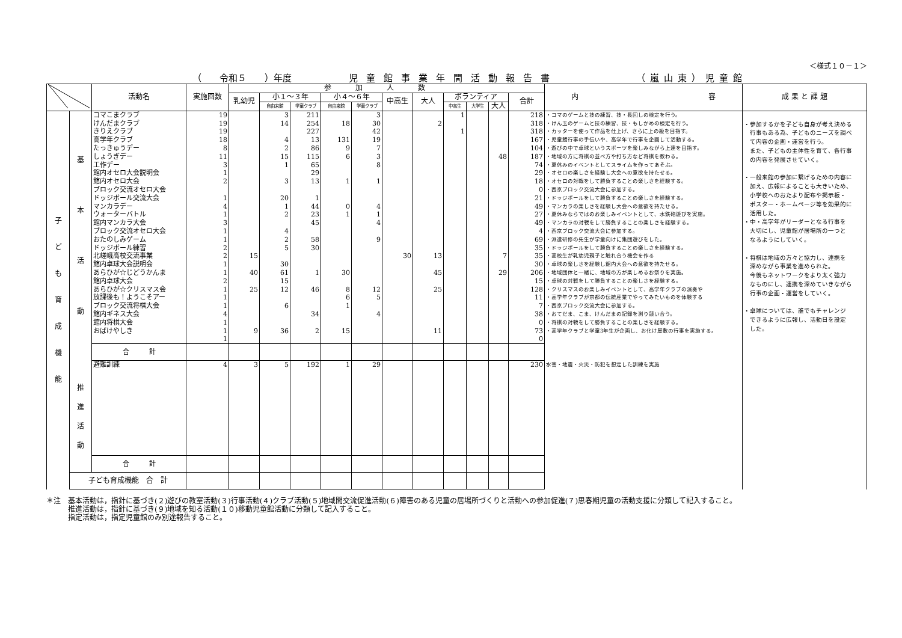＜様式１０－１＞
（　　令和５　　）年度 児童館事業年間活動報告書 （嵐山東）児童館
| | | 活動名 | 実施回数 | 参加人数 | | | | | | | | | | | 内 容 | 成 果 と 課 題 |
| --- | --- | --- | --- | --- | --- | --- | --- | --- | --- | --- | --- | --- | --- | --- | --- | --- |
| | | | | 乳幼児 | 小１～３年 | | 小４～６年 | | 中高生 | 大人 | ボランティア | | | 合計 | | |
| | | | | | 自由来館 | 学童クラブ | 自由来館 | 学童クラブ | | | 中高生 | 大学生 | 大人 | | | |
| 子 ど も 育 成 機 能 | 基 本 活 動 | コマこまクラブ | 19 | | 3 | 211 | | 3 | | | 1 | | | 218 | ・コマのゲームと技の練習、技・長回しの検定を行う。 | ・参加するかを子ども自身が考え決める 行事もある為、子どものニーズを調べ て内容の企画・運営を行う。 また、子どもの主体性を育て、各行事 の内容を発展させていく。 ・一般来館の参加に繋げるための内容に 加え、広報によることも大きいため、 小学校へのおたより配布や掲示板・ ポスター・ホームページ等を効果的に 活用した。 ・中・高学年がリーダーとなる行事を 大切にし、児童館が居場所の一つと なるようにしていく。 ・将棋は地域の方々と協力し、連携を 深めながら事業を進められた。 今後もネットワークをより太く強力 なものにし、連携を深めていきながら 行事の企画・運営をしていく。 ・卓球については、誰でもチャレンジ できるように広報し、活動日を設定 した。 |
| | | けんだまクラブ | 19 | | 14 | 254 | 18 | 30 | | 2 | | | | 318 | ・けん玉のゲームと技の練習、技・もしかめの検定を行う。 | |
| | | きりえクラブ | 19 | | | 227 | | 42 | | | 1 | | | 318 | ・カッターを使って作品を仕上げ、さらに上の級を目指す。 | |
| | | 高学年クラブ | 18 | | 4 | 13 | 131 | 19 | | | | | | 167 | ・児童館行事の手伝いや、高学年で行事を企画して活動する。 | |
| | | たっきゅうデー | 8 | | 2 | 86 | 9 | 7 | | | | | | 104 | ・遊びの中で卓球というスポーツを楽しみながら上達を目指す。 | |
| | | しょうぎデー | 11 | | 15 | 115 | 6 | 3 | | | | | 48 | 187 | ・地域の方に将棋の並べ方や打ち方など将棋を教わる。 | |
| | | 工作デー | 3 | | 1 | 65 | | 8 | | | | | | 74 | ・夏休みのイベントとしてスライムを作ってあそぶ。 | |
| | | 館内オセロ大会説明会 | 1 | | | 29 | | | | | | | | 29 | ・オセロの楽しさを経験し大会への意欲を持たせる。 | |
| | | 館内オセロ大会 | 2 | | 3 | 13 | 1 | 1 | | | | | | 18 | ・オセロの対戦をして勝負することの楽しさを経験する。 | |
| | | ブロック交流オセロ大会 | | | | | | | | | | | | 0 | ・西京ブロック交流大会に参加する。 | |
| | | ドッジボール交流大会 | 1 | | 20 | 1 | | | | | | | | 21 | ・ドッジボールをして勝負することの楽しさを経験する。 | |
| | | マンカラデー | 4 | | 1 | 44 | 0 | 4 | | | | | | 49 | ・マンカラの楽しさを経験し大会への意欲を持たせる。 | |
| | | ウォーターバトル | 1 | | 2 | 23 | 1 | 1 | | | | | | 27 | ・夏休みならではのお楽しみイベントとして、水鉄砲遊びを実施。 | |
| | | 館内マンカラ大会 | 3 | | | 45 | | 4 | | | | | | 49 | ・マンカラの対戦をして勝負することの楽しさを経験する。 | |
| | | ブロック交流オセロ大会 | 1 | | 4 | | | | | | | | | 4 | ・西京ブロック交流大会に参加する。 | |
| | | おたのしみゲーム | 1 | | 2 | 58 | | 9 | | | | | | 69 | ・派遣研修の先生が学童向けに集団遊びをした。 | |
| | | ドッジボール練習 | 2 | | 5 | 30 | | | | | | | | 35 | ・ドッジボールをして勝負することの楽しさを経験する。 | |
| | | 北嵯峨高校交流事業 | 2 | 15 | | | | | 30 | 13 | | | 7 | 35 | ・高校生が乳幼児親子と触れ合う機会を作る | |
| | | 館内卓球大会説明会 | 1 | | 30 | | | | | | | | | 30 | ・卓球の楽しさを経験し館内大会への意欲を持たせる。 | |
| | | あらひが☆じどうかんま | 1 | 40 | 61 | 1 | 30 | | | 45 | | | 29 | 206 | ・地域団体と一緒に、地域の方が楽しめるお祭りを実施。 | |
| | | 館内卓球大会 | 2 | | 15 | | | | | | | | | 15 | ・卓球の対戦をして勝負することの楽しさを経験する。 | |
| | | あらひが☆クリスマス会 | 1 | 25 | 12 | 46 | 8 | 12 | | 25 | | | | 128 | ・クリスマスのお楽しみイベントとして、高学年クラブの演奏や | |
| | | 放課後も！ようこそアー | 1 | | | | 6 | 5 | | | | | | 11 | ・高学年クラブが京都の伝統産業でやってみたいものを体験する | |
| | | ブロック交流将棋大会 | 1 | | 6 | | 1 | | | | | | | 7 | ・西京ブロック交流大会に参加する。 | |
| | | 館内ギネス大会 | 4 | | | 34 | | 4 | | | | | | 38 | ・おてだま、こま、けんだまの記録を測り競い合う。 | |
| | | 館内将棋大会 | 1 | | | | | | | | | | | 0 | ・将棋の対戦をして勝負することの楽しさを経験する。 | |
| | | おばけやしき | 1 | 9 | 36 | 2 | 15 | | | 11 | | | | 73 | ・高学年クラブと学童3年生が企画し、お化け屋敷の行事を実施する。 | |
| | | | 1 | | | | | | | | | | | 0 | | |
| | | 合 計 | | | | | | | | | | | | | | |
| | 推 進 活 動 | 避難訓練 | 4 | 3 | 5 | 192 | 1 | 29 | | | | | | 230 | 水害・地震・火災・防犯を想定した訓練を実施 | |
| | | 合 計 | | | | | | | | | | | | | | |
| | 子ども育成機能 合 計 | | | | | | | | | | | | | | | |
＊注　基本活動は，指針に基づき(２)遊びの教室活動(３)行事活動(４)クラブ活動(５)地域間交流促進活動(６)障害のある児童の居場所づくりと活動への参加促進(７)思春期児童の活動支援に分類して記入すること。
　　　推進活動は，指針に基づき(９)地域を知る活動(１０)移動児童館活動に分類して記入すること。
　　　指定活動は，指定児童館のみ別途報告すること。